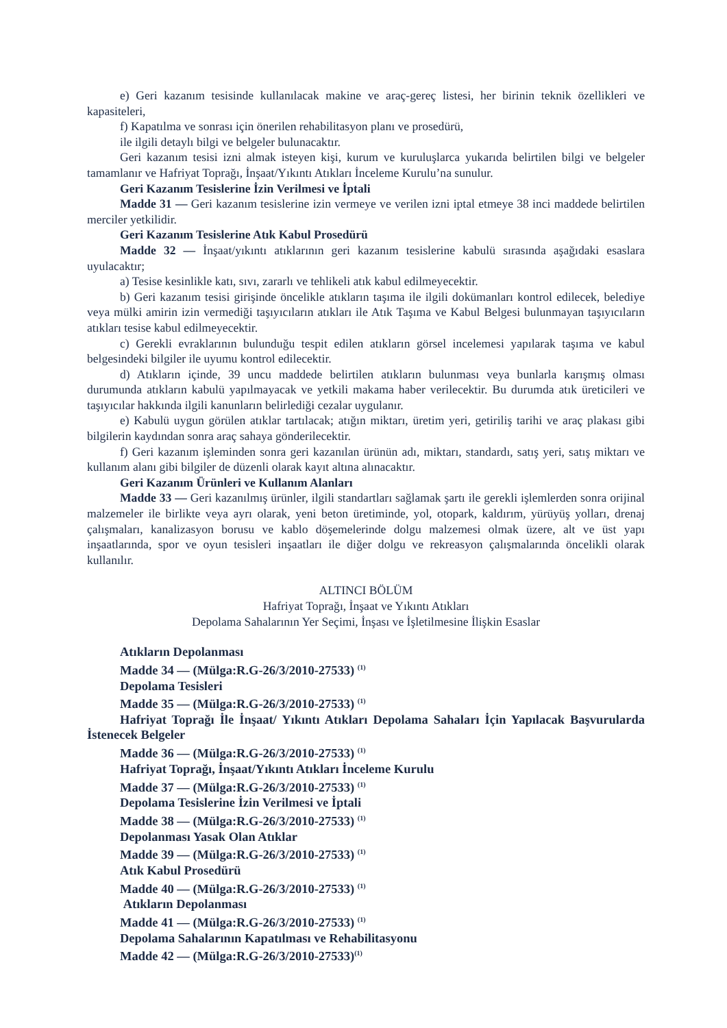e) Geri kazanım tesisinde kullanılacak makine ve araç-gereç listesi, her birinin teknik özellikleri ve kapasiteleri,
f) Kapatılma ve sonrası için önerilen rehabilitasyon planı ve prosedürü,
ile ilgili detaylı bilgi ve belgeler bulunacaktır.
Geri kazanım tesisi izni almak isteyen kişi, kurum ve kuruluşlarca yukarıda belirtilen bilgi ve belgeler tamamlanır ve Hafriyat Toprağı, İnşaat/Yıkıntı Atıkları İnceleme Kurulu’na sunulur.
Geri Kazanım Tesislerine İzin Verilmesi ve İptali
Madde 31 — Geri kazanım tesislerine izin vermeye ve verilen izni iptal etmeye 38 inci maddede belirtilen merciler yetkilidir.
Geri Kazanım Tesislerine Atık Kabul Prosedürü
Madde 32 — İnşaat/yıkıntı atıklarının geri kazanım tesislerine kabulü sırasında aşağıdaki esaslara uyulacaktır;
a) Tesise kesinlikle katı, sıvı, zararlı ve tehlikeli atık kabul edilmeyecektir.
b) Geri kazanım tesisi girişinde öncelikle atıkların taşıma ile ilgili dokümanları kontrol edilecek, belediye veya mülki amirin izin vermediği taşıyıcıların atıkları ile Atık Taşıma ve Kabul Belgesi bulunmayan taşıyıcıların atıkları tesise kabul edilmeyecektir.
c) Gerekli evraklarının bulunduğu tespit edilen atıkların görsel incelemesi yapılarak taşıma ve kabul belgesindeki bilgiler ile uyumu kontrol edilecektir.
d) Atıkların içinde, 39 uncu maddede belirtilen atıkların bulunması veya bunlarla karışmış olması durumunda atıkların kabulü yapılmayacak ve yetkili makama haber verilecektir. Bu durumda atık üreticileri ve taşıyıcılar hakkında ilgili kanunların belirlediği cezalar uygulanır.
e) Kabulü uygun görülen atıklar tartılacak; atığın miktarı, üretim yeri, getiriliş tarihi ve araç plakası gibi bilgilerin kaydından sonra araç sahaya gönderilecektir.
f) Geri kazanım işleminden sonra geri kazanılan ürünün adı, miktarı, standardı, satış yeri, satış miktarı ve kullanım alanı gibi bilgiler de düzenli olarak kayıt altına alınacaktır.
Geri Kazanım Ürünleri ve Kullanım Alanları
Madde 33 — Geri kazanılmış ürünler, ilgili standartları sağlamak şartı ile gerekli işlemlerden sonra orijinal malzemeler ile birlikte veya ayrı olarak, yeni beton üretiminde, yol, otopark, kaldırım, yürüyüş yolları, drenaj çalışmaları, kanalizasyon borusu ve kablo döşemelerinde dolgu malzemesi olmak üzere, alt ve üst yapı inşaatlarında, spor ve oyun tesisleri inşaatları ile diğer dolgu ve rekreasyon çalışmalarında öncelikli olarak kullanılır.
ALTINCI BÖLÜM
Hafriyat Toprağı, İnşaat ve Yıkıntı Atıkları
Depolama Sahalarının Yer Seçimi, İnşası ve İşletilmesine İlişkin Esaslar
Atıkların Depolanması
Madde 34 — (Mülga:R.G-26/3/2010-27533) <sup>(1)</sup>
Depolama Tesisleri
Madde 35 — (Mülga:R.G-26/3/2010-27533) <sup>(1)</sup>
Hafriyat Toprağı İle İnşaat/ Yıkıntı Atıkları Depolama Sahaları İçin Yapılacak Başvurularda İstenecek Belgeler
Madde 36 — (Mülga:R.G-26/3/2010-27533) <sup>(1)</sup>
Hafriyat Toprağı, İnşaat/Yıkıntı Atıkları İnceleme Kurulu
Madde 37 — (Mülga:R.G-26/3/2010-27533) <sup>(1)</sup>
Depolama Tesislerine İzin Verilmesi ve İptali
Madde 38 — (Mülga:R.G-26/3/2010-27533) <sup>(1)</sup>
Depolanması Yasak Olan Atıklar
Madde 39 — (Mülga:R.G-26/3/2010-27533) <sup>(1)</sup>
Atık Kabul Prosedürü
Madde 40 — (Mülga:R.G-26/3/2010-27533) <sup>(1)</sup>
Atıkların Depolanması
Madde 41 — (Mülga:R.G-26/3/2010-27533) <sup>(1)</sup>
Depolama Sahalarının Kapatılması ve Rehabilitasyonu
Madde 42 — (Mülga:R.G-26/3/2010-27533)<sup>(1)</sup>